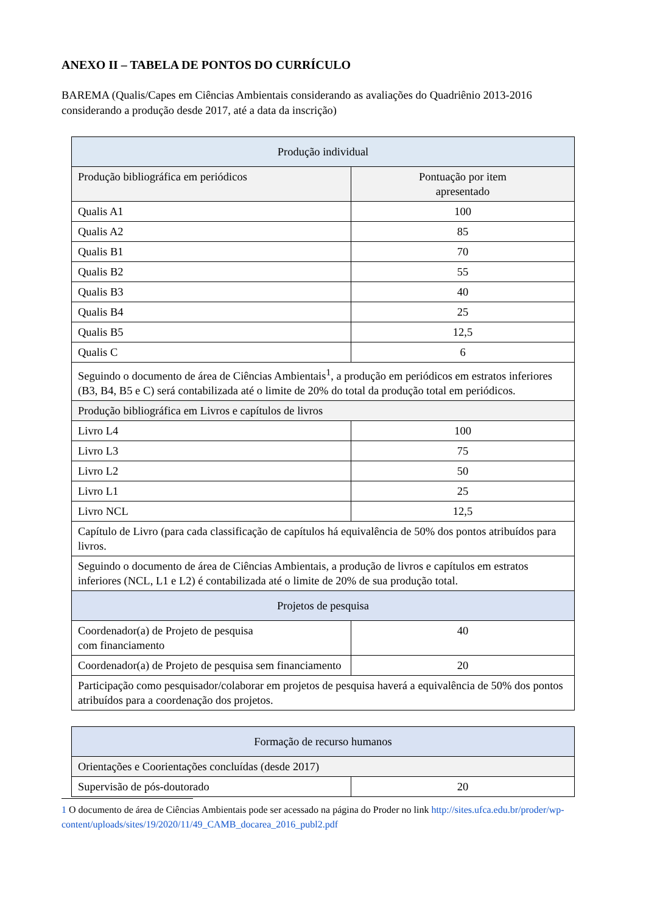ANEXO II – TABELA DE PONTOS DO CURRÍCULO
BAREMA (Qualis/Capes em Ciências Ambientais considerando as avaliações do Quadriênio 2013-2016 considerando a produção desde 2017, até a data da inscrição)
| Produção individual | |
| Produção bibliográfica em periódicos | Pontuação por item apresentado |
| Qualis A1 | 100 |
| Qualis A2 | 85 |
| Qualis B1 | 70 |
| Qualis B2 | 55 |
| Qualis B3 | 40 |
| Qualis B4 | 25 |
| Qualis B5 | 12,5 |
| Qualis C | 6 |
| Seguindo o documento de área de Ciências Ambientais<sup>1</sup>, a produção em periódicos em estratos inferiores (B3, B4, B5 e C) será contabilizada até o limite de 20% do total da produção total em periódicos. | |
| Produção bibliográfica em Livros e capítulos de livros | |
| Livro L4 | 100 |
| Livro L3 | 75 |
| Livro L2 | 50 |
| Livro L1 | 25 |
| Livro NCL | 12,5 |
| Capítulo de Livro (para cada classificação de capítulos há equivalência de 50% dos pontos atribuídos para livros. | |
| Seguindo o documento de área de Ciências Ambientais, a produção de livros e capítulos em estratos inferiores (NCL, L1 e L2) é contabilizada até o limite de 20% de sua produção total. | |
| Projetos de pesquisa | |
| Coordenador(a) de Projeto de pesquisa com financiamento | 40 |
| Coordenador(a) de Projeto de pesquisa sem financiamento | 20 |
| Participação como pesquisador/colaborar em projetos de pesquisa haverá a equivalência de 50% dos pontos atribuídos para a coordenação dos projetos. | |
| Formação de recurso humanos | |
| Orientações e Coorientações concluídas (desde 2017) | |
| Supervisão de pós-doutorado | 20 |
1 O documento de área de Ciências Ambientais pode ser acessado na página do Proder no link http://sites.ufca.edu.br/proder/wp-content/uploads/sites/19/2020/11/49_CAMB_docarea_2016_publ2.pdf